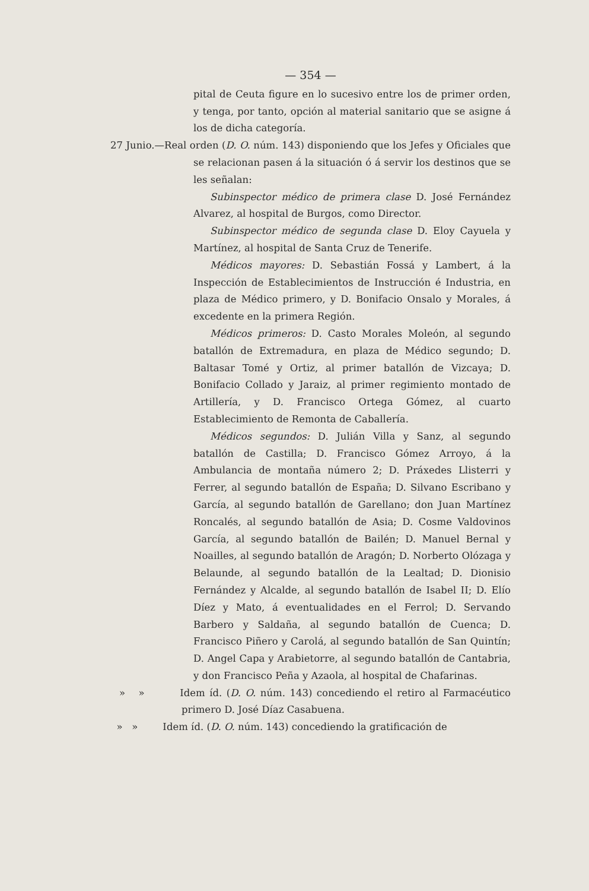— 354 —
pital de Ceuta figure en lo sucesivo entre los de primer orden, y tenga, por tanto, opción al material sanitario que se asigne á los de dicha categoría.
27 Junio.—Real orden (D. O. núm. 143) disponiendo que los Jefes y Oficiales que se relacionan pasen á la situación ó á servir los destinos que se les señalan:
Subinspector médico de primera clase D. José Fernández Alvarez, al hospital de Burgos, como Director.
Subinspector médico de segunda clase D. Eloy Cayuela y Martínez, al hospital de Santa Cruz de Tenerife.
Médicos mayores: D. Sebastián Fossá y Lambert, á la Inspección de Establecimientos de Instrucción é Industria, en plaza de Médico primero, y D. Bonifacio Onsalo y Morales, á excedente en la primera Región.
Médicos primeros: D. Casto Morales Moleón, al segundo batallón de Extremadura, en plaza de Médico segundo; D. Baltasar Tomé y Ortiz, al primer batallón de Vizcaya; D. Bonifacio Collado y Jaraiz, al primer regimiento montado de Artillería, y D. Francisco Ortega Gómez, al cuarto Establecimiento de Remonta de Caballería.
Médicos segundos: D. Julián Villa y Sanz, al segundo batallón de Castilla; D. Francisco Gómez Arroyo, á la Ambulancia de montaña número 2; D. Práxedes Llisterri y Ferrer, al segundo batallón de España; D. Silvano Escribano y García, al segundo batallón de Garellano; don Juan Martínez Roncalés, al segundo batallón de Asia; D. Cosme Valdovinos García, al segundo batallón de Bailén; D. Manuel Bernal y Noailles, al segundo batallón de Aragón; D. Norberto Olózaga y Belaunde, al segundo batallón de la Lealtad; D. Dionisio Fernández y Alcalde, al segundo batallón de Isabel II; D. Elío Díez y Mato, á eventualidades en el Ferrol; D. Servando Barbero y Saldaña, al segundo batallón de Cuenca; D. Francisco Piñero y Carolá, al segundo batallón de San Quintín; D. Angel Capa y Arabietorre, al segundo batallón de Cantabria, y don Francisco Peña y Azaola, al hospital de Chafarinas.
» » Idem íd. (D. O. núm. 143) concediendo el retiro al Farmacéutico primero D. José Díaz Casabuena.
» » Idem íd. (D. O. núm. 143) concediendo la gratificación de